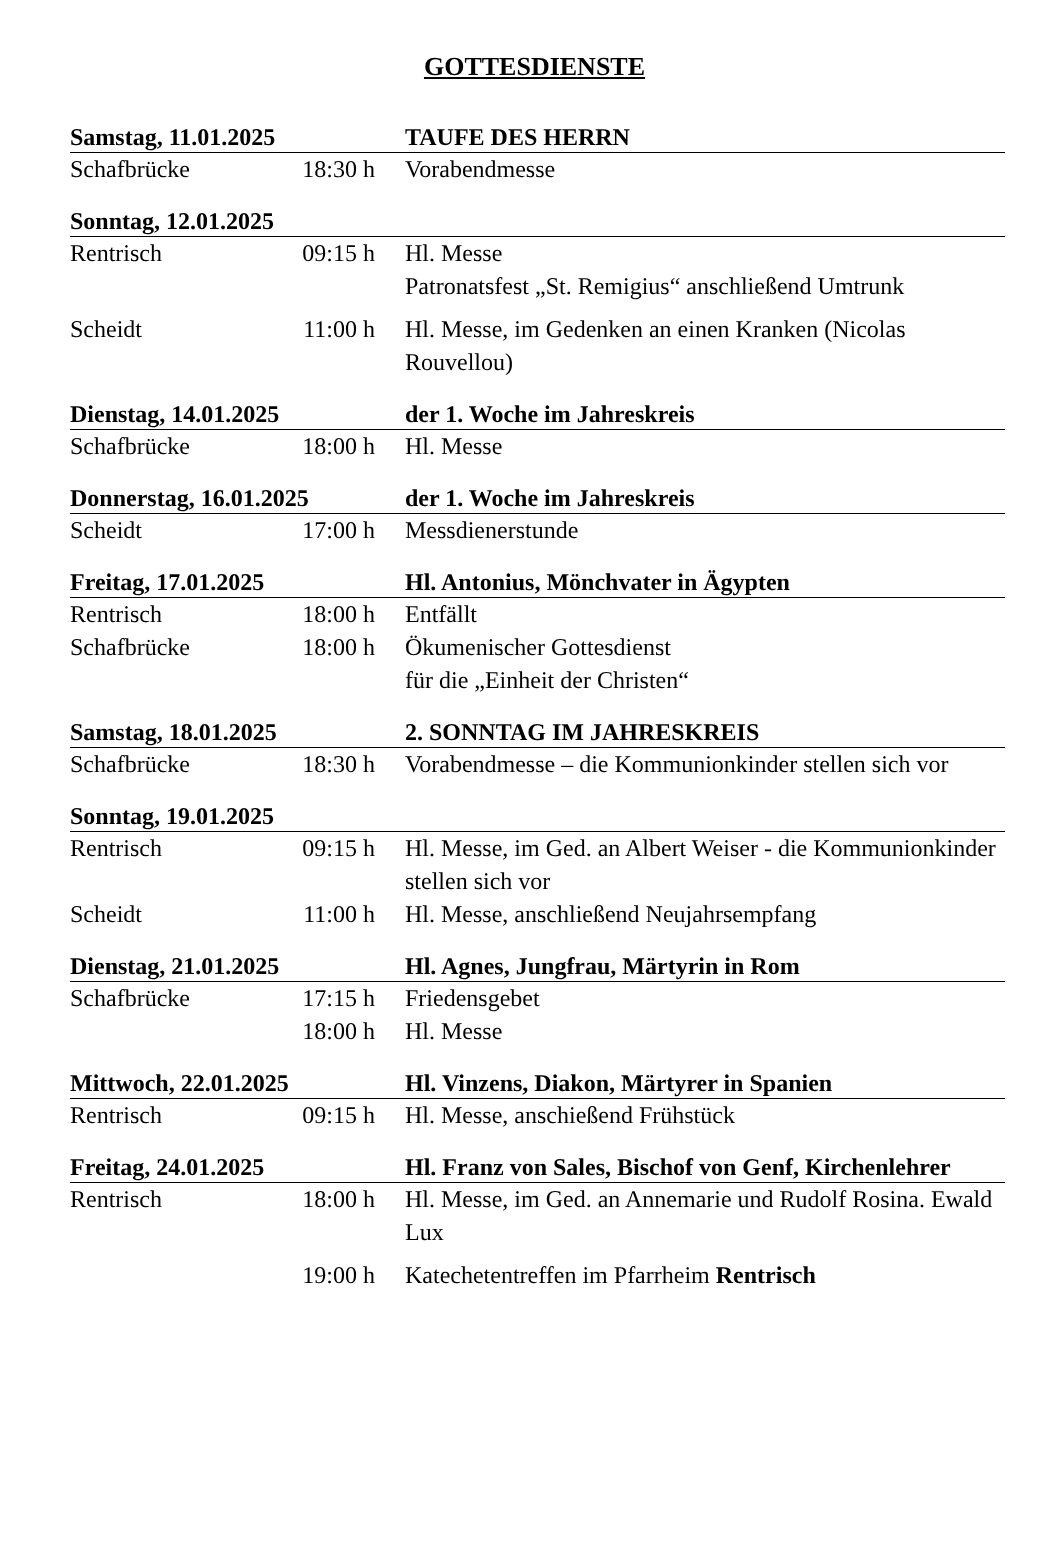GOTTESDIENSTE
| Samstag, 11.01.2025 | | TAUFE DES HERRN |
| Schafbrücke | 18:30 h | Vorabendmesse |
| Sonntag, 12.01.2025 | | |
| Rentrisch | 09:15 h | Hl. Messe Patronatsfest „St. Remigius“ anschließend Umtrunk |
| Scheidt | 11:00 h | Hl. Messe, im Gedenken an einen Kranken (Nicolas Rouvellou) |
| Dienstag, 14.01.2025 | | der 1. Woche im Jahreskreis |
| Schafbrücke | 18:00 h | Hl. Messe |
| Donnerstag, 16.01.2025 | | der 1. Woche im Jahreskreis |
| Scheidt | 17:00 h | Messdienerstunde |
| Freitag, 17.01.2025 | | Hl. Antonius, Mönchvater in Ägypten |
| Rentrisch | 18:00 h | Entfällt |
| Schafbrücke | 18:00 h | Ökumenischer Gottesdienst für die „Einheit der Christen“ |
| Samstag, 18.01.2025 | | 2. SONNTAG IM JAHRESKREIS |
| Schafbrücke | 18:30 h | Vorabendmesse – die Kommunionkinder stellen sich vor |
| Sonntag, 19.01.2025 | | |
| Rentrisch | 09:15 h | Hl. Messe, im Ged. an Albert Weiser - die Kommunionkinder stellen sich vor |
| Scheidt | 11:00 h | Hl. Messe, anschließend Neujahrsempfang |
| Dienstag, 21.01.2025 | | Hl. Agnes, Jungfrau, Märtyrin in Rom |
| Schafbrücke | 17:15 h 18:00 h | Friedensgebet Hl. Messe |
| Mittwoch, 22.01.2025 | | Hl. Vinzens, Diakon, Märtyrer in Spanien |
| Rentrisch | 09:15 h | Hl. Messe, anschießend Frühstück |
| Freitag, 24.01.2025 | | Hl. Franz von Sales, Bischof von Genf, Kirchenlehrer |
| Rentrisch | 18:00 h | Hl. Messe, im Ged. an Annemarie und Rudolf Rosina. Ewald Lux |
| | 19:00 h | Katechetentreffen im Pfarrheim Rentrisch |